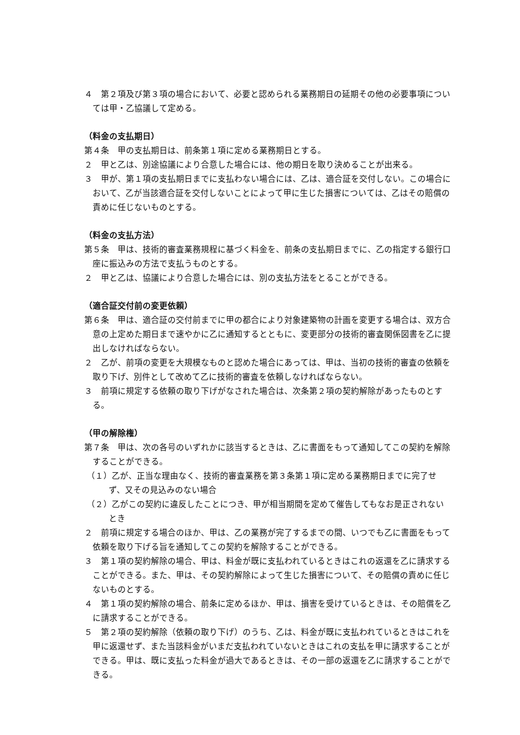４　第２項及び第３項の場合において、必要と認められる業務期日の延期その他の必要事項については甲・乙協議して定める。
（料金の支払期日）
第４条　甲の支払期日は、前条第１項に定める業務期日とする。
２　甲と乙は、別途協議により合意した場合には、他の期日を取り決めることが出来る。
３　甲が、第１項の支払期日までに支払わない場合には、乙は、適合証を交付しない。この場合において、乙が当該適合証を交付しないことによって甲に生じた損害については、乙はその賠償の責めに任じないものとする。
（料金の支払方法）
第５条　甲は、技術的審査業務規程に基づく料金を、前条の支払期日までに、乙の指定する銀行口座に振込みの方法で支払うものとする。
２　甲と乙は、協議により合意した場合には、別の支払方法をとることができる。
（適合証交付前の変更依頼）
第６条　甲は、適合証の交付前までに甲の都合により対象建築物の計画を変更する場合は、双方合意の上定めた期日まで速やかに乙に通知するとともに、変更部分の技術的審査関係図書を乙に提出しなければならない。
２　乙が、前項の変更を大規模なものと認めた場合にあっては、甲は、当初の技術的審査の依頼を取り下げ、別件として改めて乙に技術的審査を依頼しなければならない。
３　前項に規定する依頼の取り下げがなされた場合は、次条第２項の契約解除があったものとする。
（甲の解除権）
第７条　甲は、次の各号のいずれかに該当するときは、乙に書面をもって通知してこの契約を解除することができる。
（１）乙が、正当な理由なく、技術的審査業務を第３条第１項に定める業務期日までに完了せず、又その見込みのない場合
（２）乙がこの契約に違反したことにつき、甲が相当期間を定めて催告してもなお是正されないとき
２　前項に規定する場合のほか、甲は、乙の業務が完了するまでの間、いつでも乙に書面をもって依頼を取り下げる旨を通知してこの契約を解除することができる。
３　第１項の契約解除の場合、甲は、料金が既に支払われているときはこれの返還を乙に請求することができる。また、甲は、その契約解除によって生じた損害について、その賠償の責めに任じないものとする。
４　第１項の契約解除の場合、前条に定めるほか、甲は、損害を受けているときは、その賠償を乙に請求することができる。
５　第２項の契約解除（依頼の取り下げ）のうち、乙は、料金が既に支払われているときはこれを甲に返還せず、また当該料金がいまだ支払われていないときはこれの支払を甲に請求することができる。甲は、既に支払った料金が過大であるときは、その一部の返還を乙に請求することができる。